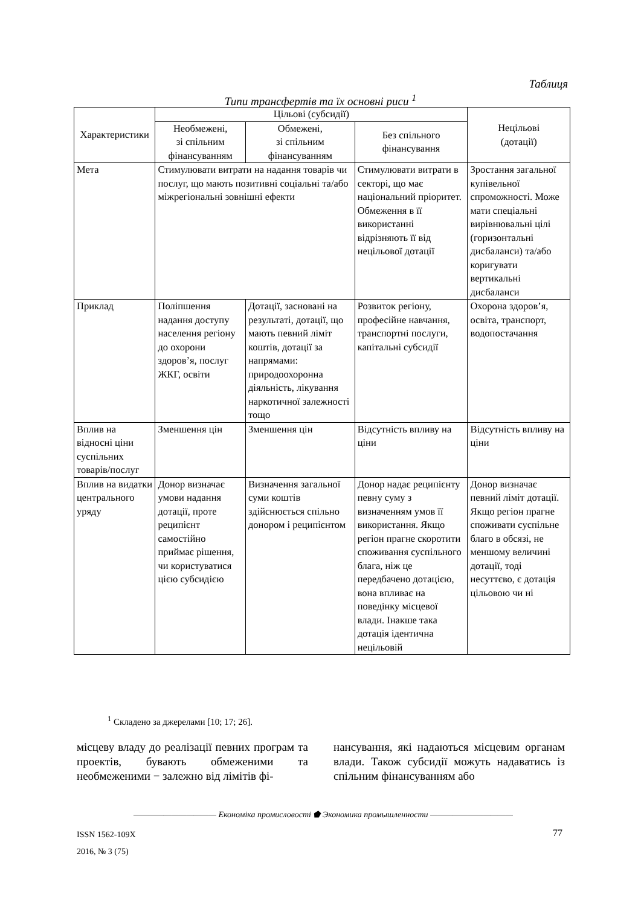Таблиця
Типи трансфертів та їх основні риси <sup>1</sup>
| Характеристики | Цільові (субсидії) | | | Нецільові (дотації) |
| --- | --- | --- | --- | --- |
| | Необмежені, зі спільним фінансуванням | Обмежені, зі спільним фінансуванням | Без спільного фінансування | |
| Мета | Стимулювати витрати на надання товарів чи послуг, що мають позитивні соціальні та/або міжрегіональні зовнішні ефекти | | Стимулювати витрати в секторі, що має національний пріоритет. Обмеження в її використанні відрізняють її від нецільової дотації | Зростання загальної купівельної спроможності. Може мати спеціальні вирівнювальні цілі (горизонтальні дисбаланси) та/або коригувати вертикальні дисбаланси |
| Приклад | Поліпшення надання доступу населення регіону до охорони здоров’я, послуг ЖКГ, освіти | Дотації, засновані на результаті, дотації, що мають певний ліміт коштів, дотації за напрямами: природоохоронна діяльність, лікування наркотичної залежності тощо | Розвиток регіону, професійне навчання, транспортні послуги, капітальні субсидії | Охорона здоров’я, освіта, транспорт, водопостачання |
| Вплив на відносні ціни суспільних товарів/послуг | Зменшення цін | Зменшення цін | Відсутність впливу на ціни | Відсутність впливу на ціни |
| Вплив на видатки центрального уряду | Донор визначає умови надання дотації, проте реципієнт самостійно приймає рішення, чи користуватися цією субсидією | Визначення загальної суми коштів здійснюється спільно донором і реципієнтом | Донор надає реципієнту певну суму з визначенням умов її використання. Якщо регіон прагне скоротити споживання суспільного блага, ніж це передбачено дотацією, вона впливає на поведінку місцевої влади. Інакше така дотація ідентична нецільовій | Донор визначає певний ліміт дотації. Якщо регіон прагне споживати суспільне благо в обсязі, не меншому величині дотації, тоді несуттєво, є дотація цільовою чи ні |
<sup>1</sup> Складено за джерелами [10; 17; 26].
місцеву владу до реалізації певних програм та проектів, бувають обмеженими та необмеженими − залежно від лімітів фі-
нансування, які надаються місцевим органам влади. Також субсидії можуть надаватись із спільним фінансуванням або
——————————— Економіка промисловості ⬟ Экономика промышленности ———————————
ISSN 1562-109X
2016, № 3 (75)
77